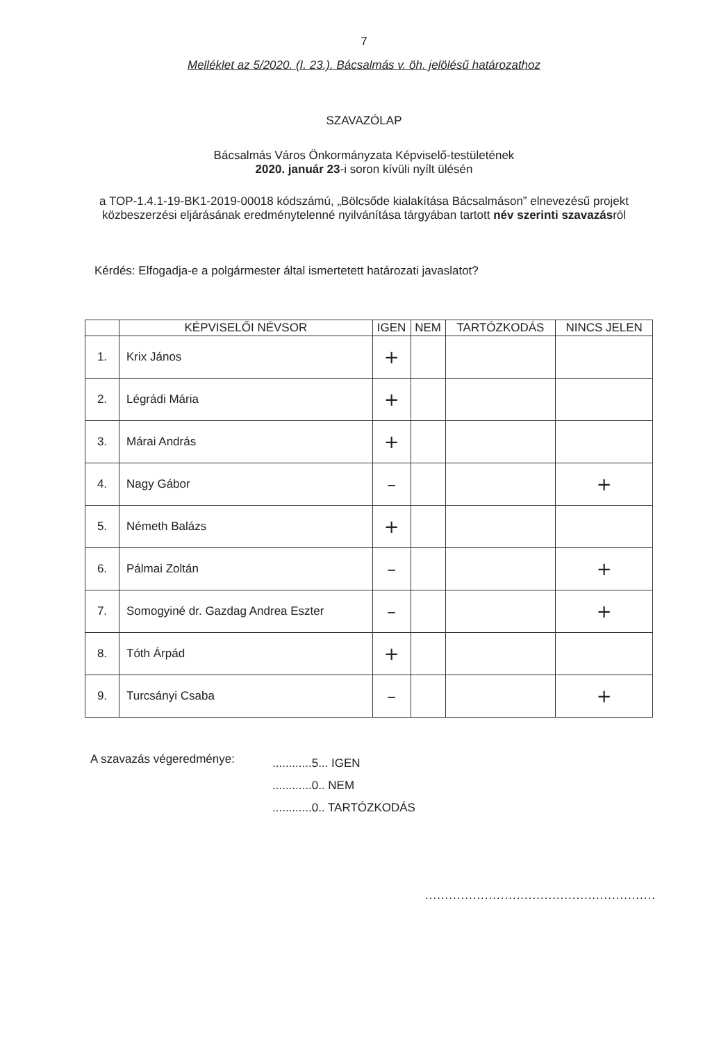7
Melléklet az 5/2020. (I. 23.). Bácsalmás v. öh. jelölésű határozathoz
SZAVAZÓLAP
Bácsalmás Város Önkormányzata Képviselő-testületének
2020. január 23-i soron kívüli nyílt ülésén
a TOP-1.4.1-19-BK1-2019-00018 kódszámú, „Bölcsőde kialakítása Bácsalmáson” elnevezésű projekt közbeszerzési eljárásának eredménytelenné nyilvánítása tárgyában tartott név szerinti szavazásról
Kérdés: Elfogadja-e a polgármester által ismertetett határozati javaslatot?
| | KÉPVISELŐI NÉVSOR | IGEN | NEM | TARTÓZKODÁS | NINCS JELEN |
| --- | --- | --- | --- | --- | --- |
| 1. | Krix János | + | | | |
| 2. | Légrádi Mária | + | | | |
| 3. | Márai András | + | | | |
| 4. | Nagy Gábor | – | | | + |
| 5. | Németh Balázs | + | | | |
| 6. | Pálmai Zoltán | – | | | + |
| 7. | Somogyiné dr. Gazdag Andrea Eszter | – | | | + |
| 8. | Tóth Árpád | + | | | |
| 9. | Turcsányi Csaba | – | | | + |
A szavazás végeredménye:
............5... IGEN
............0.. NEM
............0.. TARTÓZKODÁS
..........................................................